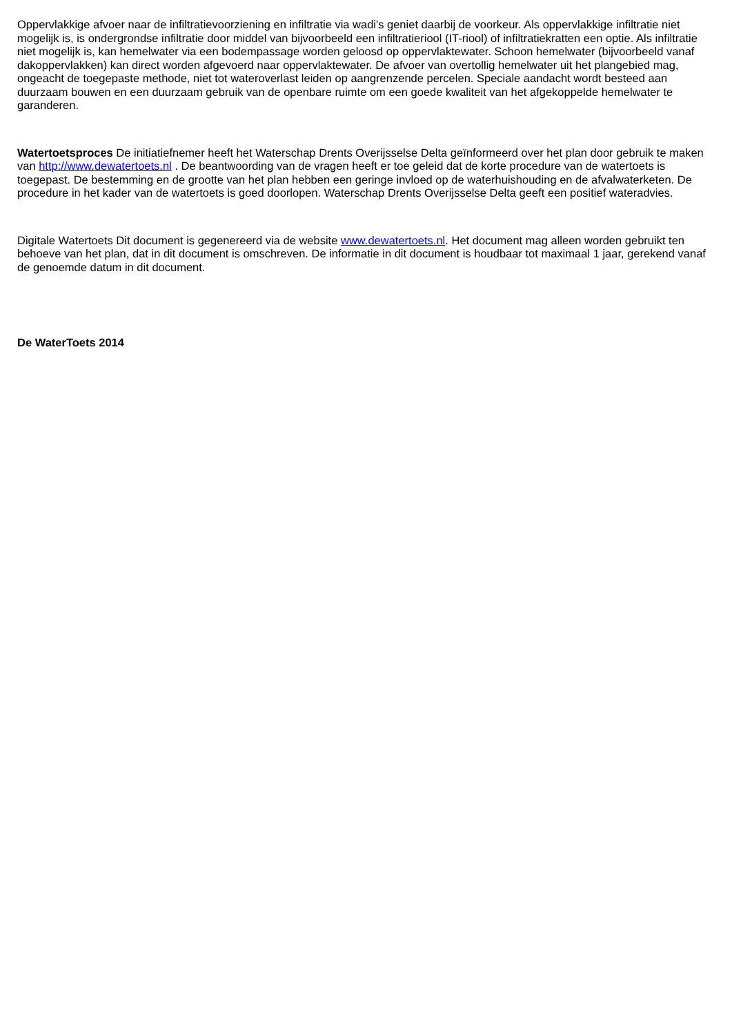Oppervlakkige afvoer naar de infiltratievoorziening en infiltratie via wadi's geniet daarbij de voorkeur. Als oppervlakkige infiltratie niet mogelijk is, is ondergrondse infiltratie door middel van bijvoorbeeld een infiltratieriool (IT-riool) of infiltratiekratten een optie. Als infiltratie niet mogelijk is, kan hemelwater via een bodempassage worden geloosd op oppervlaktewater. Schoon hemelwater (bijvoorbeeld vanaf dakoppervlakken) kan direct worden afgevoerd naar oppervlaktewater. De afvoer van overtollig hemelwater uit het plangebied mag, ongeacht de toegepaste methode, niet tot wateroverlast leiden op aangrenzende percelen. Speciale aandacht wordt besteed aan duurzaam bouwen en een duurzaam gebruik van de openbare ruimte om een goede kwaliteit van het afgekoppelde hemelwater te garanderen.
Watertoetsproces De initiatiefnemer heeft het Waterschap Drents Overijsselse Delta geïnformeerd over het plan door gebruik te maken van http://www.dewatertoets.nl . De beantwoording van de vragen heeft er toe geleid dat de korte procedure van de watertoets is toegepast. De bestemming en de grootte van het plan hebben een geringe invloed op de waterhuishouding en de afvalwaterketen. De procedure in het kader van de watertoets is goed doorlopen. Waterschap Drents Overijsselse Delta geeft een positief wateradvies.
Digitale Watertoets Dit document is gegenereerd via de website www.dewatertoets.nl. Het document mag alleen worden gebruikt ten behoeve van het plan, dat in dit document is omschreven. De informatie in dit document is houdbaar tot maximaal 1 jaar, gerekend vanaf de genoemde datum in dit document.
De WaterToets 2014